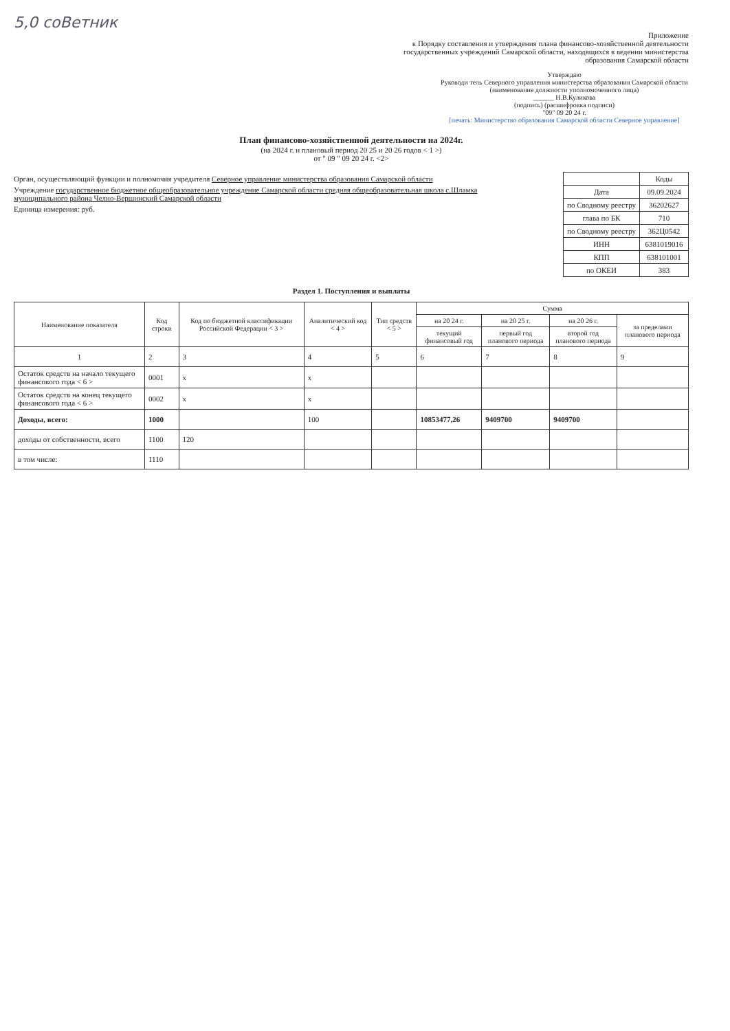5,0 соВетник
Приложение
к Порядку составления и утверждения плана финансово-хозяйственной деятельности государственных учреждений Самарской области, находящихся в ведении министерства образования Самарской области
Утверждаю
Руководи тель Северного управления министерства образования Самарской области
(наименование должности уполномоченного лица)
______ Н.В.Куликова
(подпись) (расшифровка подписи)
"09" 09 20 24 г.
[печать: Министерство образования Самарской области Северное управление]
План финансово-хозяйственной деятельности на 2024г.
(на 2024 г. и плановый период 20 25 и 20 26 годов < 1 >)
от " 09 " 09 20 24 г. <2>
Орган, осуществляющий функции и полномочия учредителя Северное управление министерства образования Самарской области
Учреждение государственное бюджетное общеобразовательное учреждение Самарской области средняя общеобразовательная школа с.Шламка муниципального района Челно-Вершинский Самарской области
Единица измерения: руб.
| | Коды |
| Дата | 09.09.2024 |
| по Сводному реестру | 36202627 |
| глава по БК | 710 |
| по Сводному реестру | 362Ц0542 |
| ИНН | 6381019016 |
| КПП | 638101001 |
| по ОКЕИ | 383 |
Раздел 1. Поступления и выплаты
| Наименование показателя | Код строки | Код по бюджетной классификации Российской Федерации < 3 > | Аналитический код < 4 > | Тип средств < 5 > | Сумма | | | |
| --- | --- | --- | --- | --- | --- | --- | --- | --- |
| | | | | | на 20 24 г. | на 20 25 г. | на 20 26 г. | за пределами планового периода |
| | | | | | текущий финансовый год | первый год планового периода | второй год планового периода | |
| 1 | 2 | 3 | 4 | 5 | 6 | 7 | 8 | 9 |
| Остаток средств на начало текущего финансового года < 6 > | 0001 | x | x | | | | | |
| Остаток средств на конец текущего финансового года < 6 > | 0002 | x | x | | | | | |
| Доходы, всего: | 1000 | | 100 | | 10853477,26 | 9409700 | 9409700 | |
| доходы от собственности, всего | 1100 | 120 | | | | | | |
| в том числе: | 1110 | | | | | | | |